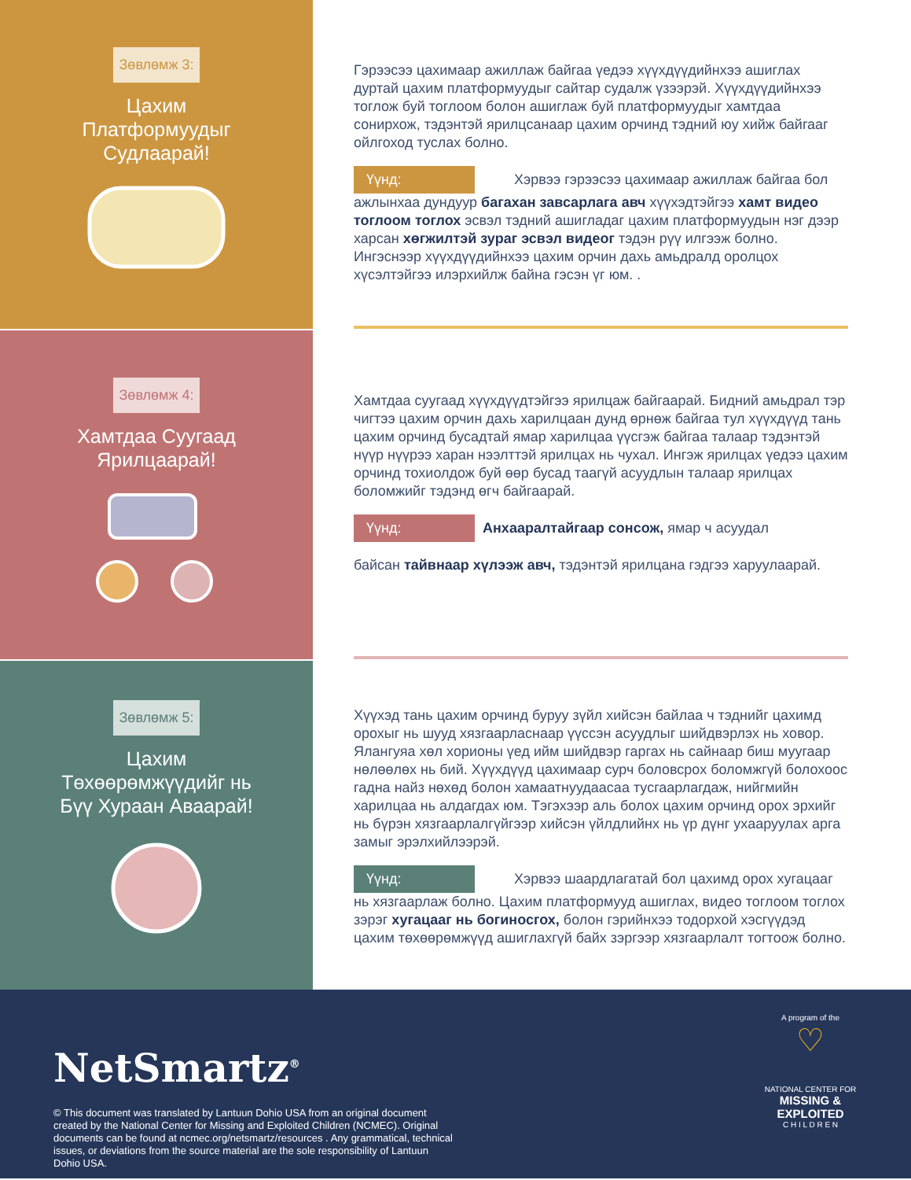Зөвлөмж 3:
Цахим
Платформуудыг
Судлаарай!
Гэрээсээ цахимаар ажиллаж байгаа үедээ хүүхдүүдийнхээ ашиглах дуртай цахим платформуудыг сайтар судалж үзээрэй. Хүүхдүүдийнхээ тоглож буй тоглоом болон ашиглаж буй платформуудыг хамтдаа сонирхож, тэдэнтэй ярилцсанаар цахим орчинд тэдний юу хийж байгааг ойлгоход туслах болно.
Үүнд: Хэрвээ гэрээсээ цахимаар ажиллаж байгаа бол ажлынхаа дундуур багахан завсарлага авч хүүхэдтэйгээ хамт видео тоглоом тоглох эсвэл тэдний ашигладаг цахим платформуудын нэг дээр харсан хөгжилтэй зураг эсвэл видеог тэдэн рүү илгээж болно. Ингэснээр хүүхдүүдийнхээ цахим орчин дахь амьдралд оролцох хүсэлтэйгээ илэрхийлж байна гэсэн үг юм. .
Зөвлөмж 4:
Хамтдаа Суугаад
Ярилцаарай!
Хамтдаа суугаад хүүхдүүдтэйгээ ярилцаж байгаарай. Бидний амьдрал тэр чигтээ цахим орчин дахь харилцаан дунд өрнөж байгаа тул хүүхдүүд тань цахим орчинд бусадтай ямар харилцаа үүсгэж байгаа талаар тэдэнтэй нүүр нүүрээ харан нээлттэй ярилцах нь чухал. Ингэж ярилцах үедээ цахим орчинд тохиолдож буй өөр бусад таагүй асуудлын талаар ярилцах боломжийг тэдэнд өгч байгаарай.
Үүнд: Анхааралтайгаар сонсож, ямар ч асуудал
байсан тайвнаар хүлээж авч, тэдэнтэй ярилцана гэдгээ харуулаарай.
Зөвлөмж 5:
Цахим
Төхөөрөмжүүдийг нь
Бүү Хураан Аваарай!
Хүүхэд тань цахим орчинд буруу зүйл хийсэн байлаа ч тэднийг цахимд орохыг нь шууд хязгаарласнаар үүссэн асуудлыг шийдвэрлэх нь ховор. Ялангуяа хөл хорионы үед ийм шийдвэр гаргах нь сайнаар биш муугаар нөлөөлөх нь бий. Хүүхдүүд цахимаар сурч боловсрох боломжгүй болохоос гадна найз нөхөд болон хамаатнуудаасаа тусгаарлагдаж, нийгмийн харилцаа нь алдагдах юм. Тэгэхээр аль болох цахим орчинд орох эрхийг нь бүрэн хязгаарлалгүйгээр хийсэн үйлдлийнх нь үр дүнг ухааруулах арга замыг эрэлхийлээрэй.
Үүнд: Хэрвээ шаардлагатай бол цахимд орох хугацааг нь хязгаарлаж болно. Цахим платформууд ашиглах, видео тоглоом тоглох зэрэг хугацааг нь богиносгох, болон гэрийнхээ тодорхой хэсгүүдэд цахим төхөөрөмжүүд ашиглахгүй байх зэргээр хязгаарлалт тогтоож болно.
NetSmartz<sup>®</sup>
© This document was translated by Lantuun Dohio USA from an original document created by the National Center for Missing and Exploited Children (NCMEC). Original documents can be found at ncmec.org/netsmartz/resources . Any grammatical, technical issues, or deviations from the source material are the sole responsibility of Lantuun Dohio USA.
A program of the
♡
NATIONAL CENTER FOR
MISSING & EXPLOITED
C H I L D R E N